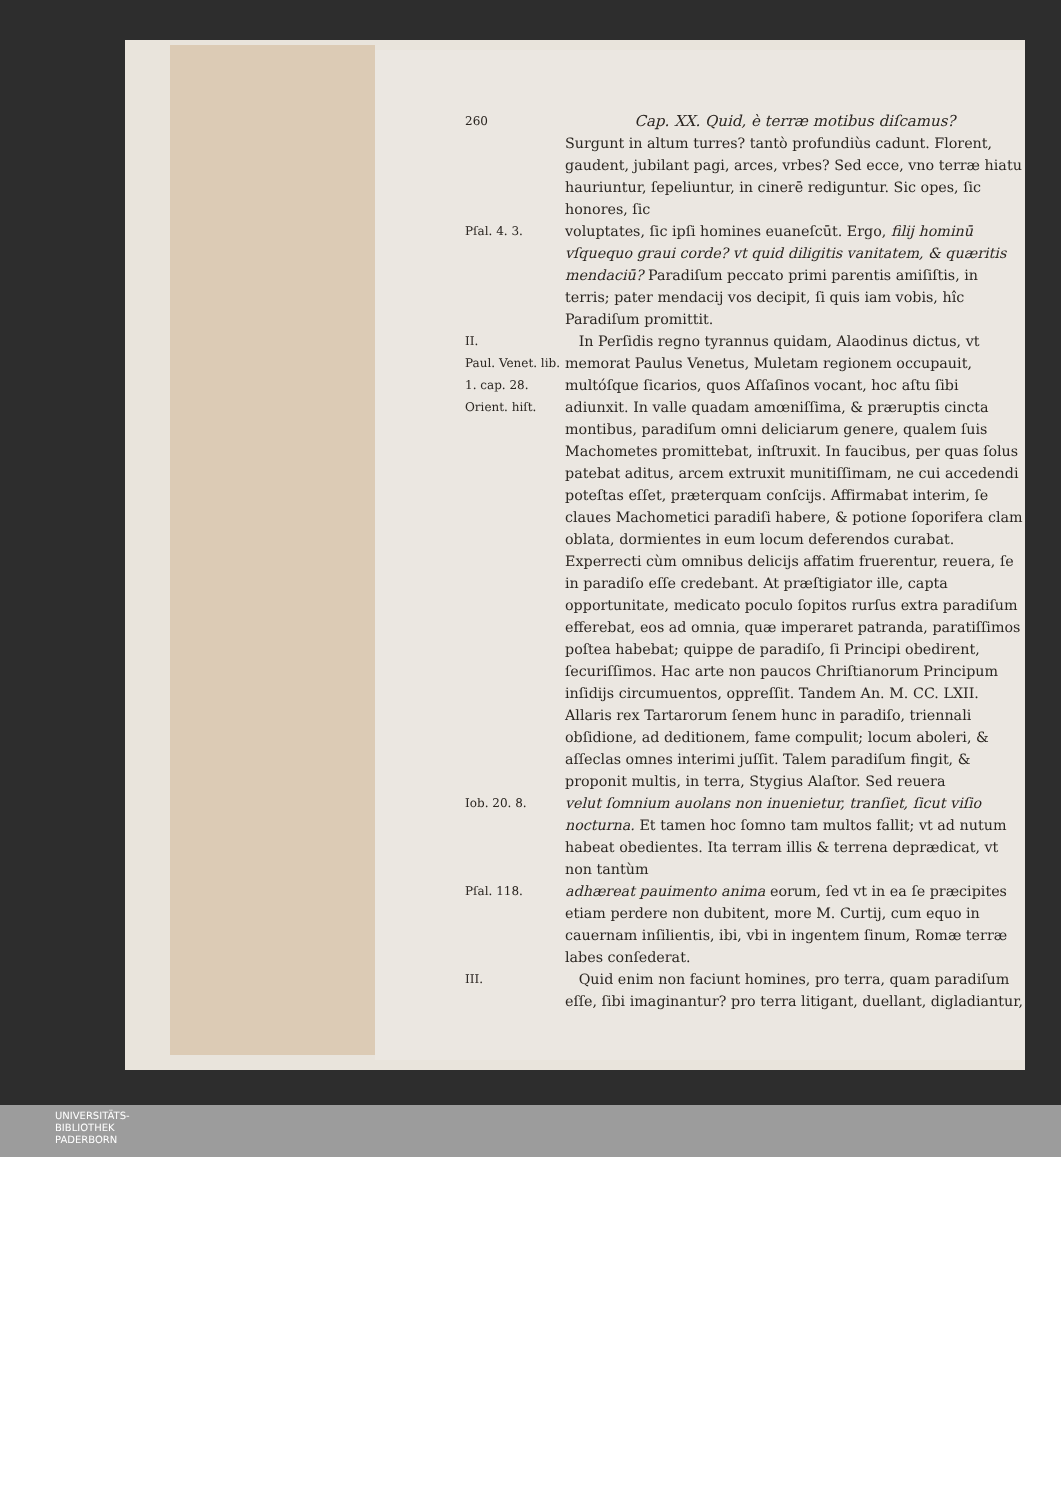260
Cap. XX. Quid, è terræ motibus diſcamus?
Surgunt in altum turres? tantò profundiùs cadunt. Florent, gaudent, jubilant pagi, arces, vrbes? Sed ecce, vno terræ hiatu hauriuntur, ſepeliuntur, in cinerē rediguntur. Sic opes, ſic honores, ſic
Pſal. 4. 3.
voluptates, ſic ipſi homines euaneſcūt. Ergo, filij hominū vſquequo graui corde? vt quid diligitis vanitatem, & quæritis mendaciū? Paradiſum peccato primi parentis amiſiſtis, in terris; pater mendacij vos decipit, ſi quis iam vobis, hîc Paradiſum promittit.
II.
Paul. Venet. lib. 1. cap. 28. Orient. hiſt.
In Perſidis regno tyrannus quidam, Alaodinus dictus, vt memorat Paulus Venetus, Muletam regionem occupauit, multóſque ſicarios, quos Aſſaſinos vocant, hoc aſtu ſibi adiunxit. In valle quadam amœniſſima, & præruptis cincta montibus, paradiſum omni deliciarum genere, qualem ſuis Machometes promittebat, inſtruxit. In faucibus, per quas ſolus patebat aditus, arcem extruxit munitiſſimam, ne cui accedendi poteſtas eſſet, præterquam conſcijs. Affirmabat interim, ſe claues Machometici paradiſi habere, & potione ſoporifera clam oblata, dormientes in eum locum deferendos curabat. Experrecti cùm omnibus delicijs affatim fruerentur, reuera, ſe in paradiſo eſſe credebant. At præſtigiator ille, capta opportunitate, medicato poculo ſopitos rurſus extra paradiſum efferebat, eos ad omnia, quæ imperaret patranda, paratiſſimos poſtea habebat; quippe de paradiſo, ſi Principi obedirent, ſecuriſſimos. Hac arte non paucos Chriſtianorum Principum inſidijs circumuentos, oppreſſit. Tandem An. M. CC. LXII. Allaris rex Tartarorum ſenem hunc in paradiſo, triennali obſidione, ad deditionem, fame compulit; locum aboleri, & aſſeclas omnes interimi juſſit. Talem paradiſum fingit, & proponit multis, in terra, Stygius Alaſtor. Sed reuera
Iob. 20. 8.
velut ſomnium auolans non inuenietur, tranſiet, ſicut viſio nocturna. Et tamen hoc ſomno tam multos fallit; vt ad nutum habeat obedientes. Ita terram illis & terrena deprædicat, vt non tantùm
Pſal. 118.
adhæreat pauimento anima eorum, ſed vt in ea ſe præcipites etiam perdere non dubitent, more M. Curtij, cum equo in cauernam inſilientis, ibi, vbi in ingentem ſinum, Romæ terræ labes conſederat.
III.
Quid enim non faciunt homines, pro terra, quam paradiſum eſſe, ſibi imaginantur? pro terra litigant, duellant, digladiantur,
UNIVERSITÄTS-
BIBLIOTHEK
PADERBORN